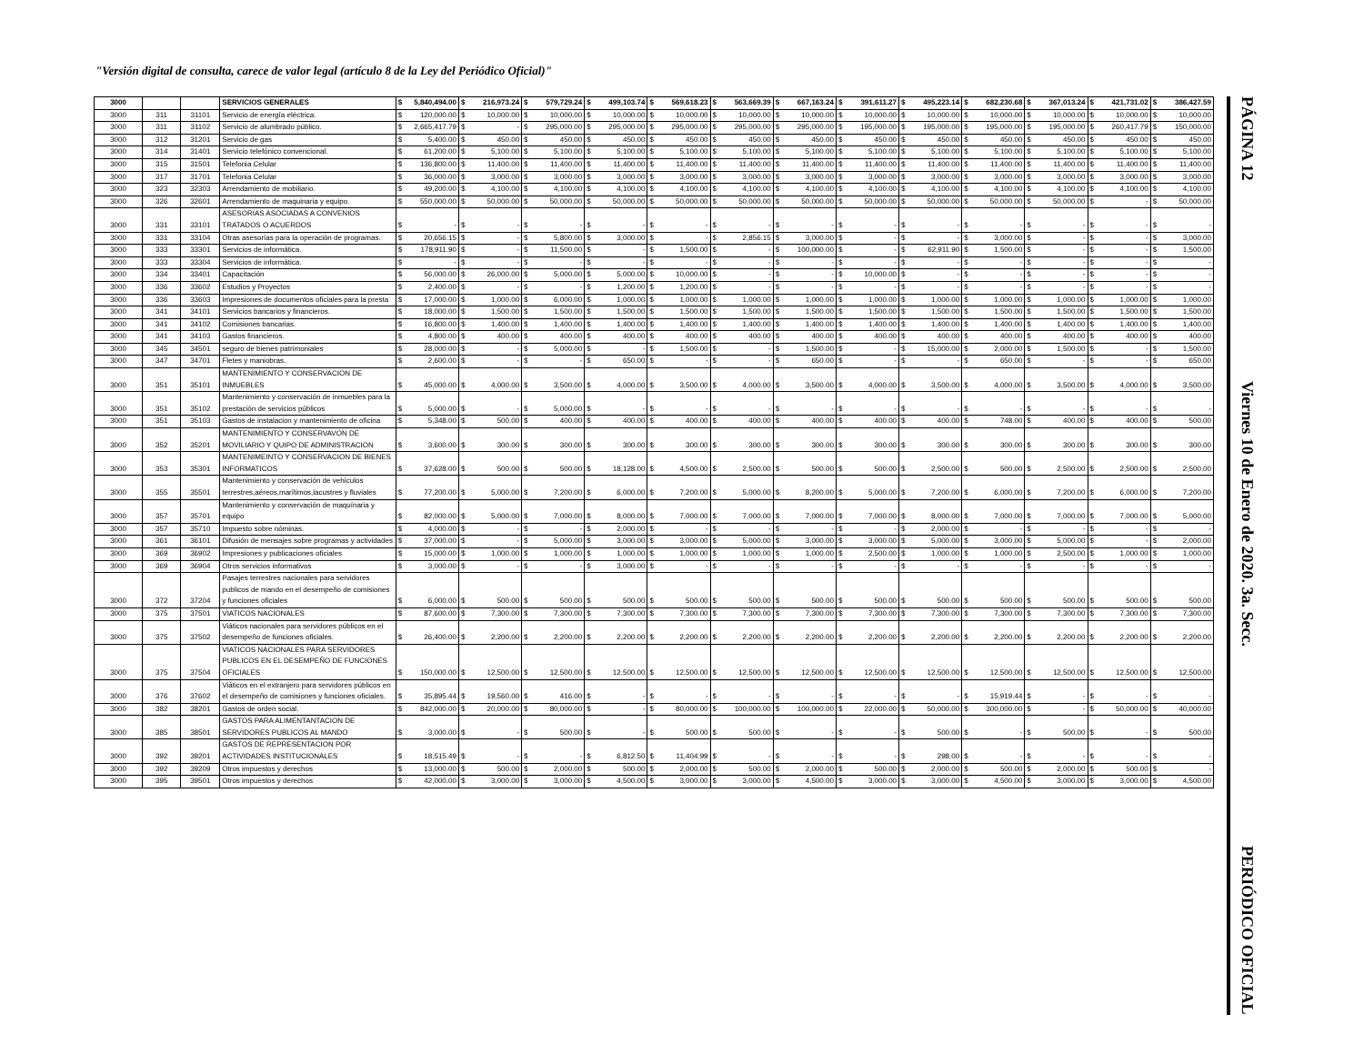"Versión digital de consulta, carece de valor legal (artículo 8 de la Ley del Periódico Oficial)"
| 3000 | | | SERVICIOS GENERALES | $ 5,840,494.00 | $ 216,973.24 | $ 579,729.24 | $ 499,103.74 | $ 569,618.23 | $ 563,669.39 | $ 667,163.24 | $ 391,611.27 | $ 495,223.14 | $ 682,230.68 | $ 367,013.24 | $ 421,731.02 | $ 386,427.59 |
| 3000 | 311 | 31101 | Servicio de energía eléctrica. | $ 120,000.00 | $ 10,000.00 | $ 10,000.00 | $ 10,000.00 | $ 10,000.00 | $ 10,000.00 | $ 10,000.00 | $ 10,000.00 | $ 10,000.00 | $ 10,000.00 | $ 10,000.00 | $ 10,000.00 | $ 10,000.00 |
| 3000 | 311 | 31102 | Servicio de alumbrado público. | $ 2,665,417.79 | $ - | $ 295,000.00 | $ 295,000.00 | $ 295,000.00 | $ 295,000.00 | $ 295,000.00 | $ 195,000.00 | $ 195,000.00 | $ 195,000.00 | $ 195,000.00 | $ 260,417.79 | $ 150,000.00 |
| 3000 | 312 | 31201 | Servicio de gas | $ 5,400.00 | $ 450.00 | $ 450.00 | $ 450.00 | $ 450.00 | $ 450.00 | $ 450.00 | $ 450.00 | $ 450.00 | $ 450.00 | $ 450.00 | $ 450.00 | $ 450.00 |
| 3000 | 314 | 31401 | Servicio telefónico convencional. | $ 61,200.00 | $ 5,100.00 | $ 5,100.00 | $ 5,100.00 | $ 5,100.00 | $ 5,100.00 | $ 5,100.00 | $ 5,100.00 | $ 5,100.00 | $ 5,100.00 | $ 5,100.00 | $ 5,100.00 | $ 5,100.00 |
| 3000 | 315 | 31501 | Telefonia Celular | $ 136,800.00 | $ 11,400.00 | $ 11,400.00 | $ 11,400.00 | $ 11,400.00 | $ 11,400.00 | $ 11,400.00 | $ 11,400.00 | $ 11,400.00 | $ 11,400.00 | $ 11,400.00 | $ 11,400.00 | $ 11,400.00 |
| 3000 | 317 | 31701 | Telefonia Celular | $ 36,000.00 | $ 3,000.00 | $ 3,000.00 | $ 3,000.00 | $ 3,000.00 | $ 3,000.00 | $ 3,000.00 | $ 3,000.00 | $ 3,000.00 | $ 3,000.00 | $ 3,000.00 | $ 3,000.00 | $ 3,000.00 |
| 3000 | 323 | 32303 | Arrendamiento de mobiliario. | $ 49,200.00 | $ 4,100.00 | $ 4,100.00 | $ 4,100.00 | $ 4,100.00 | $ 4,100.00 | $ 4,100.00 | $ 4,100.00 | $ 4,100.00 | $ 4,100.00 | $ 4,100.00 | $ 4,100.00 | $ 4,100.00 |
| 3000 | 326 | 32601 | Arrendamiento de maquinaria y equipo. | $ 550,000.00 | $ 50,000.00 | $ 50,000.00 | $ 50,000.00 | $ 50,000.00 | $ 50,000.00 | $ 50,000.00 | $ 50,000.00 | $ 50,000.00 | $ 50,000.00 | $ 50,000.00 | $ - | $ 50,000.00 |
| 3000 | 331 | 33101 | ASESORIAS ASOCIADAS A CONVENIOS TRATADOS O ACUERDOS | $ - | $ - | $ - | $ - | $ - | $ - | $ - | $ - | $ - | $ - | $ - | $ - | $ - |
| 3000 | 331 | 33104 | Otras asesorías para la operación de programas. | $ 20,656.15 | $ - | $ 5,800.00 | $ 3,000.00 | $ - | $ 2,856.15 | $ 3,000.00 | $ - | $ - | $ 3,000.00 | $ - | $ - | $ 3,000.00 |
| 3000 | 333 | 33301 | Servicios de informática. | $ 178,911.90 | $ - | $ 11,500.00 | $ - | $ 1,500.00 | $ - | $ 100,000.00 | $ - | $ 62,911.90 | $ 1,500.00 | $ - | $ - | $ 1,500.00 |
| 3000 | 333 | 33304 | Servicios de informática. | $ - | $ - | $ - | $ - | $ - | $ - | $ - | $ - | $ - | $ - | $ - | $ - | $ - |
| 3000 | 334 | 33401 | Capacitación | $ 56,000.00 | $ 26,000.00 | $ 5,000.00 | $ 5,000.00 | $ 10,000.00 | $ - | $ - | $ 10,000.00 | $ - | $ - | $ - | $ - | $ - |
| 3000 | 336 | 33602 | Estudios y Proyectos | $ 2,400.00 | $ - | $ - | $ 1,200.00 | $ 1,200.00 | $ - | $ - | $ - | $ - | $ - | $ - | $ - | $ - |
| 3000 | 336 | 33603 | Impresiones de documentos oficiales para la presta | $ 17,000.00 | $ 1,000.00 | $ 6,000.00 | $ 1,000.00 | $ 1,000.00 | $ 1,000.00 | $ 1,000.00 | $ 1,000.00 | $ 1,000.00 | $ 1,000.00 | $ 1,000.00 | $ 1,000.00 | $ 1,000.00 |
| 3000 | 341 | 34101 | Servicios bancarios y financieros. | $ 18,000.00 | $ 1,500.00 | $ 1,500.00 | $ 1,500.00 | $ 1,500.00 | $ 1,500.00 | $ 1,500.00 | $ 1,500.00 | $ 1,500.00 | $ 1,500.00 | $ 1,500.00 | $ 1,500.00 | $ 1,500.00 |
| 3000 | 341 | 34102 | Comisiones bancarias. | $ 16,800.00 | $ 1,400.00 | $ 1,400.00 | $ 1,400.00 | $ 1,400.00 | $ 1,400.00 | $ 1,400.00 | $ 1,400.00 | $ 1,400.00 | $ 1,400.00 | $ 1,400.00 | $ 1,400.00 | $ 1,400.00 |
| 3000 | 341 | 34103 | Gastos financieros. | $ 4,800.00 | $ 400.00 | $ 400.00 | $ 400.00 | $ 400.00 | $ 400.00 | $ 400.00 | $ 400.00 | $ 400.00 | $ 400.00 | $ 400.00 | $ 400.00 | $ 400.00 |
| 3000 | 345 | 34501 | seguro de bienes patrimoniales | $ 28,000.00 | $ - | $ 5,000.00 | $ - | $ 1,500.00 | $ - | $ 1,500.00 | $ - | $ 15,000.00 | $ 2,000.00 | $ 1,500.00 | $ - | $ 1,500.00 |
| 3000 | 347 | 34701 | Fletes y maniobras. | $ 2,600.00 | $ - | $ - | $ 650.00 | $ - | $ - | $ 650.00 | $ - | $ - | $ 650.00 | $ - | $ - | $ 650.00 |
| 3000 | 351 | 35101 | MANTENIMIENTO Y CONSERVACION DE INMUEBLES | $ 45,000.00 | $ 4,000.00 | $ 3,500.00 | $ 4,000.00 | $ 3,500.00 | $ 4,000.00 | $ 3,500.00 | $ 4,000.00 | $ 3,500.00 | $ 4,000.00 | $ 3,500.00 | $ 4,000.00 | $ 3,500.00 |
| 3000 | 351 | 35102 | Mantenimiento y conservación de inmuebles para la prestación de servicios públicos | $ 5,000.00 | $ - | $ 5,000.00 | $ - | $ - | $ - | $ - | $ - | $ - | $ - | $ - | $ - | $ - |
| 3000 | 351 | 35103 | Gastos de instalacion y mantenimiento de oficina | $ 5,348.00 | $ 500.00 | $ 400.00 | $ 400.00 | $ 400.00 | $ 400.00 | $ 400.00 | $ 400.00 | $ 400.00 | $ 748.00 | $ 400.00 | $ 400.00 | $ 500.00 |
| 3000 | 352 | 35201 | MANTENIMIENTO Y CONSERVAVON DE MOVILIARIO Y QUIPO DE ADMINISTRACION | $ 3,600.00 | $ 300.00 | $ 300.00 | $ 300.00 | $ 300.00 | $ 300.00 | $ 300.00 | $ 300.00 | $ 300.00 | $ 300.00 | $ 300.00 | $ 300.00 | $ 300.00 |
| 3000 | 353 | 35301 | MANTENIMEINTO Y CONSERVACION DE BIENES INFORMATICOS | $ 37,628.00 | $ 500.00 | $ 500.00 | $ 18,128.00 | $ 4,500.00 | $ 2,500.00 | $ 500.00 | $ 500.00 | $ 2,500.00 | $ 500.00 | $ 2,500.00 | $ 2,500.00 | $ 2,500.00 |
| 3000 | 355 | 35501 | Mantenimiento y conservación de vehículos terrestres,aéreos,marítimos,lacustres y fluviales | $ 77,200.00 | $ 5,000.00 | $ 7,200.00 | $ 6,000.00 | $ 7,200.00 | $ 5,000.00 | $ 8,200.00 | $ 5,000.00 | $ 7,200.00 | $ 6,000.00 | $ 7,200.00 | $ 6,000.00 | $ 7,200.00 |
| 3000 | 357 | 35701 | Mantenimiento y conservación de maquínaria y equipo | $ 82,000.00 | $ 5,000.00 | $ 7,000.00 | $ 8,000.00 | $ 7,000.00 | $ 7,000.00 | $ 7,000.00 | $ 7,000.00 | $ 8,000.00 | $ 7,000.00 | $ 7,000.00 | $ 7,000.00 | $ 5,000.00 |
| 3000 | 357 | 35710 | Impuesto sobre nóminas. | $ 4,000.00 | $ - | $ - | $ 2,000.00 | $ - | $ - | $ - | $ - | $ 2,000.00 | $ - | $ - | $ - | $ - |
| 3000 | 361 | 36101 | Difusión de mensajes sobre programas y actividades | $ 37,000.00 | $ - | $ 5,000.00 | $ 3,000.00 | $ 3,000.00 | $ 5,000.00 | $ 3,000.00 | $ 3,000.00 | $ 5,000.00 | $ 3,000.00 | $ 5,000.00 | $ - | $ 2,000.00 |
| 3000 | 369 | 36902 | Impresiones y publicaciones oficiales | $ 15,000.00 | $ 1,000.00 | $ 1,000.00 | $ 1,000.00 | $ 1,000.00 | $ 1,000.00 | $ 1,000.00 | $ 2,500.00 | $ 1,000.00 | $ 1,000.00 | $ 2,500.00 | $ 1,000.00 | $ 1,000.00 |
| 3000 | 369 | 36904 | Otros servicios informativos | $ 3,000.00 | $ - | $ - | $ 3,000.00 | $ - | $ - | $ - | $ - | $ - | $ - | $ - | $ - | $ - |
| 3000 | 372 | 37204 | Pasajes terrestres nacionales para servidores publicos de mando en el desempeño de comisiones y funciones oficiales | $ 6,000.00 | $ 500.00 | $ 500.00 | $ 500.00 | $ 500.00 | $ 500.00 | $ 500.00 | $ 500.00 | $ 500.00 | $ 500.00 | $ 500.00 | $ 500.00 | $ 500.00 |
| 3000 | 375 | 37501 | VIATICOS NACIONALES | $ 87,600.00 | $ 7,300.00 | $ 7,300.00 | $ 7,300.00 | $ 7,300.00 | $ 7,300.00 | $ 7,300.00 | $ 7,300.00 | $ 7,300.00 | $ 7,300.00 | $ 7,300.00 | $ 7,300.00 | $ 7,300.00 |
| 3000 | 375 | 37502 | Viáticos nacionales para servidores públicos en el desempeño de funciones oficiales. | $ 26,400.00 | $ 2,200.00 | $ 2,200.00 | $ 2,200.00 | $ 2,200.00 | $ 2,200.00 | $ 2,200.00 | $ 2,200.00 | $ 2,200.00 | $ 2,200.00 | $ 2,200.00 | $ 2,200.00 | $ 2,200.00 |
| 3000 | 375 | 37504 | VIATICOS NACIONALES PARA SERVIDORES PUBLICOS EN EL DESEMPEÑO DE FUNCIONES OFICIALES | $ 150,000.00 | $ 12,500.00 | $ 12,500.00 | $ 12,500.00 | $ 12,500.00 | $ 12,500.00 | $ 12,500.00 | $ 12,500.00 | $ 12,500.00 | $ 12,500.00 | $ 12,500.00 | $ 12,500.00 | $ 12,500.00 |
| 3000 | 376 | 37602 | Viáticos en el extranjero para servidores públicos en el desempeño de comisiones y funciones oficiales. | $ 35,895.44 | $ 19,560.00 | $ 416.00 | $ - | $ - | $ - | $ - | $ - | $ - | $ 15,919.44 | $ - | $ - | $ - |
| 3000 | 382 | 38201 | Gastos de orden social. | $ 842,000.00 | $ 20,000.00 | $ 80,000.00 | $ - | $ 80,000.00 | $ 100,000.00 | $ 100,000.00 | $ 22,000.00 | $ 50,000.00 | $ 300,000.00 | $ - | $ 50,000.00 | $ 40,000.00 |
| 3000 | 385 | 38501 | GASTOS PARA ALIMENTANTACION DE SERVIDORES PUBLICOS AL MANDO | $ 3,000.00 | $ - | $ 500.00 | $ - | $ 500.00 | $ 500.00 | $ - | $ - | $ 500.00 | $ - | $ 500.00 | $ - | $ 500.00 |
| 3000 | 392 | 39201 | GASTOS DE REPRESENTACION POR ACTIVIDADES INSTITUCIONALES | $ 18,515.49 | $ - | $ - | $ 6,812.50 | $ 11,404.99 | $ - | $ - | $ - | $ 298.00 | $ - | $ - | $ - | $ - |
| 3000 | 392 | 39209 | Otros impuestos y derechos | $ 13,000.00 | $ 500.00 | $ 2,000.00 | $ 500.00 | $ 2,000.00 | $ 500.00 | $ 2,000.00 | $ 500.00 | $ 2,000.00 | $ 500.00 | $ 2,000.00 | $ 500.00 | $ - |
| 3000 | 395 | 39501 | Otros impuestos y derechos | $ 42,000.00 | $ 3,000.00 | $ 3,000.00 | $ 4,500.00 | $ 3,000.00 | $ 3,000.00 | $ 4,500.00 | $ 3,000.00 | $ 3,000.00 | $ 4,500.00 | $ 3,000.00 | $ 3,000.00 | $ 4,500.00 |
PÁGINA 12 Viernes 10 de Enero de 2020. 3a. Secc. PERIÓDICO OFICIAL